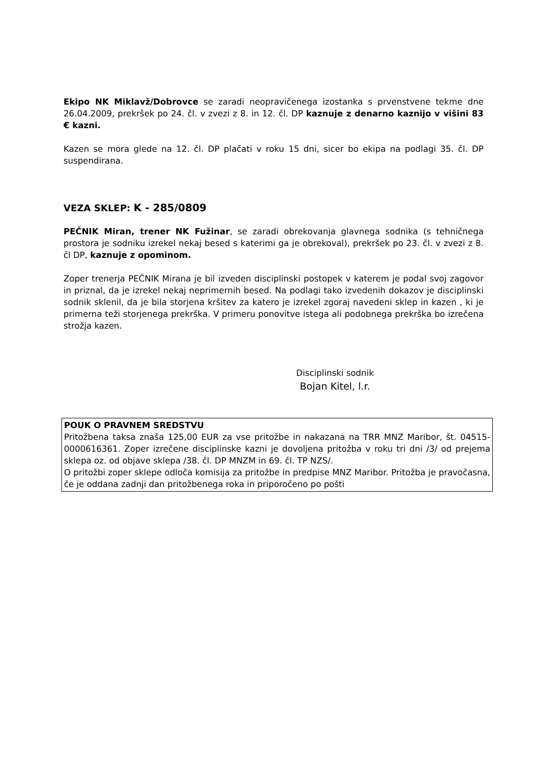Ekipo NK Miklavž/Dobrovce se zaradi neopravičenega izostanka s prvenstvene tekme dne 26.04.2009, prekršek po 24. čl. v zvezi z 8. in 12. čl. DP kaznuje z denarno kaznijo v višini 83 € kazni.
Kazen se mora glede na 12. čl. DP plačati v roku 15 dni, sicer bo ekipa na podlagi 35. čl. DP suspendirana.
VEZA SKLEP: K - 285/0809
PEČNIK Miran, trener NK Fužinar, se zaradi obrekovanja glavnega sodnika (s tehničnega prostora je sodniku izrekel nekaj besed s katerimi ga je obrekoval), prekršek po 23. čl. v zvezi z 8. čl DP, kaznuje z opominom.
Zoper trenerja PEČNIK Mirana je bil izveden disciplinski postopek v katerem je podal svoj zagovor in priznal, da je izrekel nekaj neprimernih besed. Na podlagi tako izvedenih dokazov je disciplinski sodnik sklenil, da je bila storjena kršitev za katero je izrekel zgoraj navedeni sklep in kazen , ki je primerna teži storjenega prekrška. V primeru ponovitve istega ali podobnega prekrška bo izrečena strožja kazen.
Disciplinski sodnik
Bojan Kitel, l.r.
POUK O PRAVNEM SREDSTVU
Pritožbena taksa znaša 125,00 EUR za vse pritožbe in nakazana na TRR MNZ Maribor, št. 04515-0000616361. Zoper izrečene disciplinske kazni je dovoljena pritožba v roku tri dni /3/ od prejema sklepa oz. od objave sklepa /38. čl. DP MNZM in 69. čl. TP NZS/.
O pritožbi zoper sklepe odloča komisija za pritožbe in predpise MNZ Maribor. Pritožba je pravočasna, če je oddana zadnji dan pritožbenega roka in priporočeno po pošti